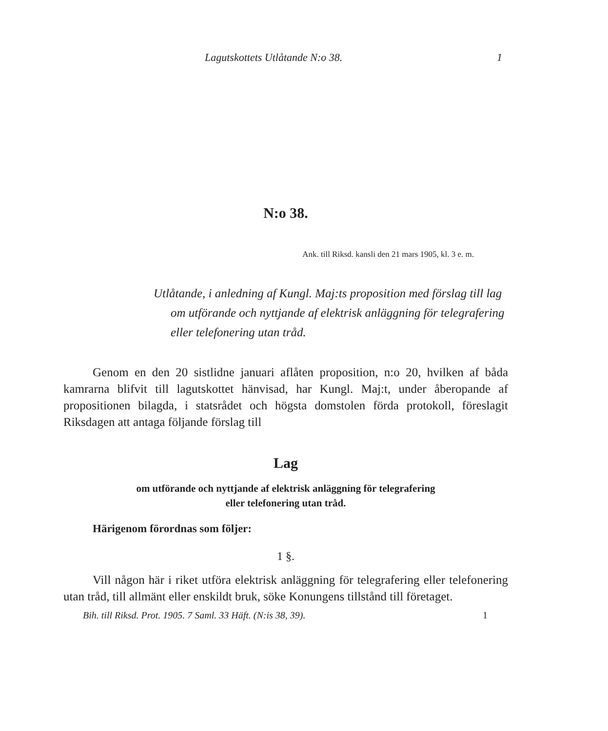Lagutskottets Utlåtande N:o 38. 1
N:o 38.
Ank. till Riksd. kansli den 21 mars 1905, kl. 3 e. m.
Utlåtande, i anledning af Kungl. Maj:ts proposition med förslag till lag om utförande och nyttjande af elektrisk anläggning för telegrafering eller telefonering utan tråd.
Genom en den 20 sistlidne januari aflåten proposition, n:o 20, hvilken af båda kamrarna blifvit till lagutskottet hänvisad, har Kungl. Maj:t, under åberopande af propositionen bilagda, i statsrådet och högsta domstolen förda protokoll, föreslagit Riksdagen att antaga följande förslag till
Lag
om utförande och nyttjande af elektrisk anläggning för telegrafering
eller telefonering utan tråd.
Härigenom förordnas som följer:
1 §.
Vill någon här i riket utföra elektrisk anläggning för telegrafering eller telefonering utan tråd, till allmänt eller enskildt bruk, söke Konungens tillstånd till företaget.
Bih. till Riksd. Prot. 1905. 7 Saml. 33 Häft. (N:is 38, 39). 1